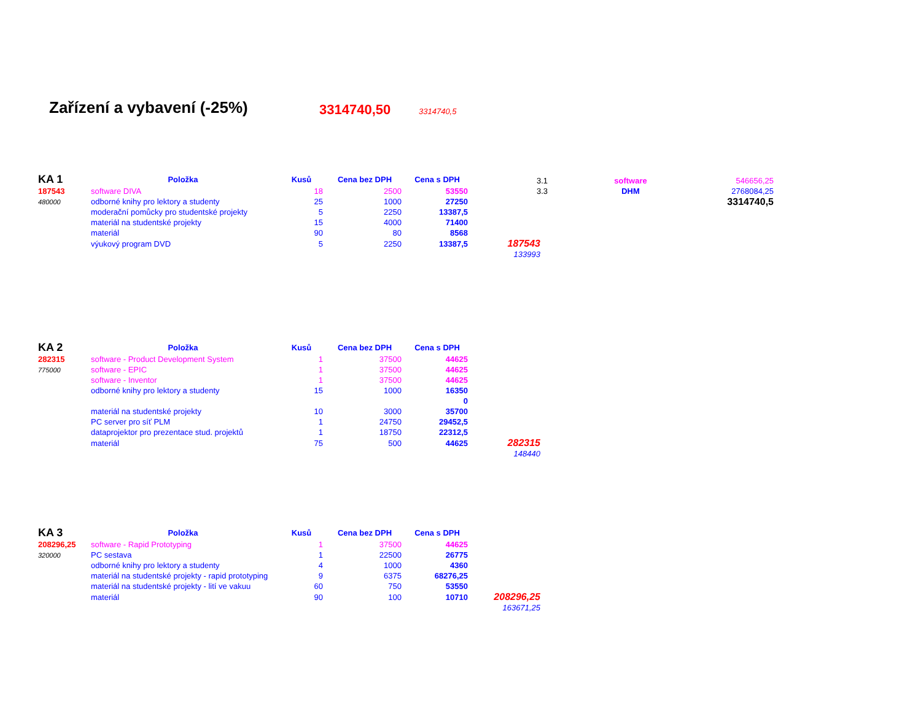Zařízení a vybavení (-25%) 3314740,50 3314740,5
| KA 1 | Položka | Kusů | Cena bez DPH | Cena s DPH | |
| --- | --- | --- | --- | --- | --- |
| 187543 | software DIVA | 18 | 2500 | 53550 | |
| 480000 | odborné knihy pro lektory a studenty | 25 | 1000 | 27250 | |
| | moderační pomůcky pro studentské projekty | 5 | 2250 | 13387,5 | |
| | materiál na studentské projekty | 15 | 4000 | 71400 | |
| | materiál | 90 | 80 | 8568 | |
| | výukový program DVD | 5 | 2250 | 13387,5 | 187543 |
| | | | | | 133993 |
| 3.1 | software | 546656,25 |
| 3.3 | DHM | 2768084,25 |
| | | 3314740,5 |
| KA 2 | Položka | Kusů | Cena bez DPH | Cena s DPH | |
| --- | --- | --- | --- | --- | --- |
| 282315 | software - Product Development System | 1 | 37500 | 44625 | |
| 775000 | software - EPIC | 1 | 37500 | 44625 | |
| | software - Inventor | 1 | 37500 | 44625 | |
| | odborné knihy pro lektory a studenty | 15 | 1000 | 16350 | |
| | | | | 0 | |
| | materiál na studentské projekty | 10 | 3000 | 35700 | |
| | PC server pro síť PLM | 1 | 24750 | 29452,5 | |
| | dataprojektor pro prezentace stud. projektů | 1 | 18750 | 22312,5 | |
| | materiál | 75 | 500 | 44625 | 282315 |
| | | | | | 148440 |
| KA 3 | Položka | Kusů | Cena bez DPH | Cena s DPH | |
| --- | --- | --- | --- | --- | --- |
| 208296,25 | software - Rapid Prototyping | 1 | 37500 | 44625 | |
| 320000 | PC sestava | 1 | 22500 | 26775 | |
| | odborné knihy pro lektory a studenty | 4 | 1000 | 4360 | |
| | materiál na studentské projekty - rapid prototyping | 9 | 6375 | 68276,25 | |
| | materiál na studentské projekty - lití ve vakuu | 60 | 750 | 53550 | |
| | materiál | 90 | 100 | 10710 | 208296,25 |
| | | | | | 163671,25 |